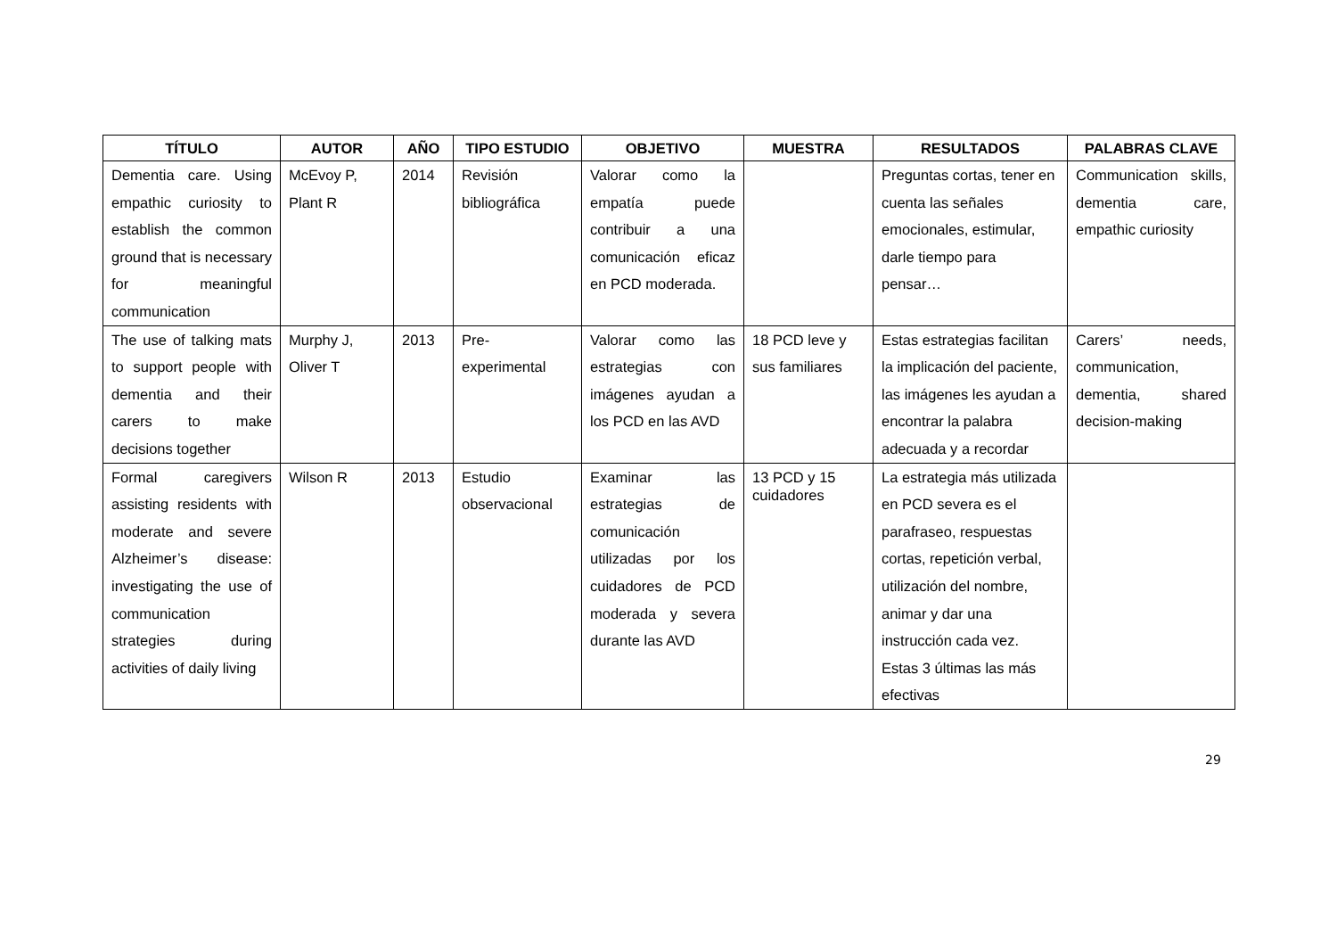| TÍTULO | AUTOR | AÑO | TIPO ESTUDIO | OBJETIVO | MUESTRA | RESULTADOS | PALABRAS CLAVE |
| --- | --- | --- | --- | --- | --- | --- | --- |
| Dementia care. Using empathic curiosity to establish the common ground that is necessary for meaningful communication | McEvoy P, Plant R | 2014 | Revisión bibliográfica | Valorar como la empatía puede contribuir a una comunicación eficaz en PCD moderada. | | Preguntas cortas, tener en cuenta las señales emocionales, estimular, darle tiempo para pensar… | Communication skills, dementia care, empathic curiosity |
| The use of talking mats to support people with dementia and their carers to make decisions together | Murphy J, Oliver T | 2013 | Pre-experimental | Valorar como las estrategias con imágenes ayudan a los PCD en las AVD | 18 PCD leve y sus familiares | Estas estrategias facilitan la implicación del paciente, las imágenes les ayudan a encontrar la palabra adecuada y a recordar | Carers’ needs, communication, dementia, shared decision-making |
| Formal caregivers assisting residents with moderate and severe Alzheimer’s disease: investigating the use of communication strategies during activities of daily living | Wilson R | 2013 | Estudio observacional | Examinar las estrategias de comunicación utilizadas por los cuidadores de PCD moderada y severa durante las AVD | 13 PCD y 15 cuidadores | La estrategia más utilizada en PCD severa es el parafraseo, respuestas cortas, repetición verbal, utilización del nombre, animar y dar una instrucción cada vez. Estas 3 últimas las más efectivas | |
29